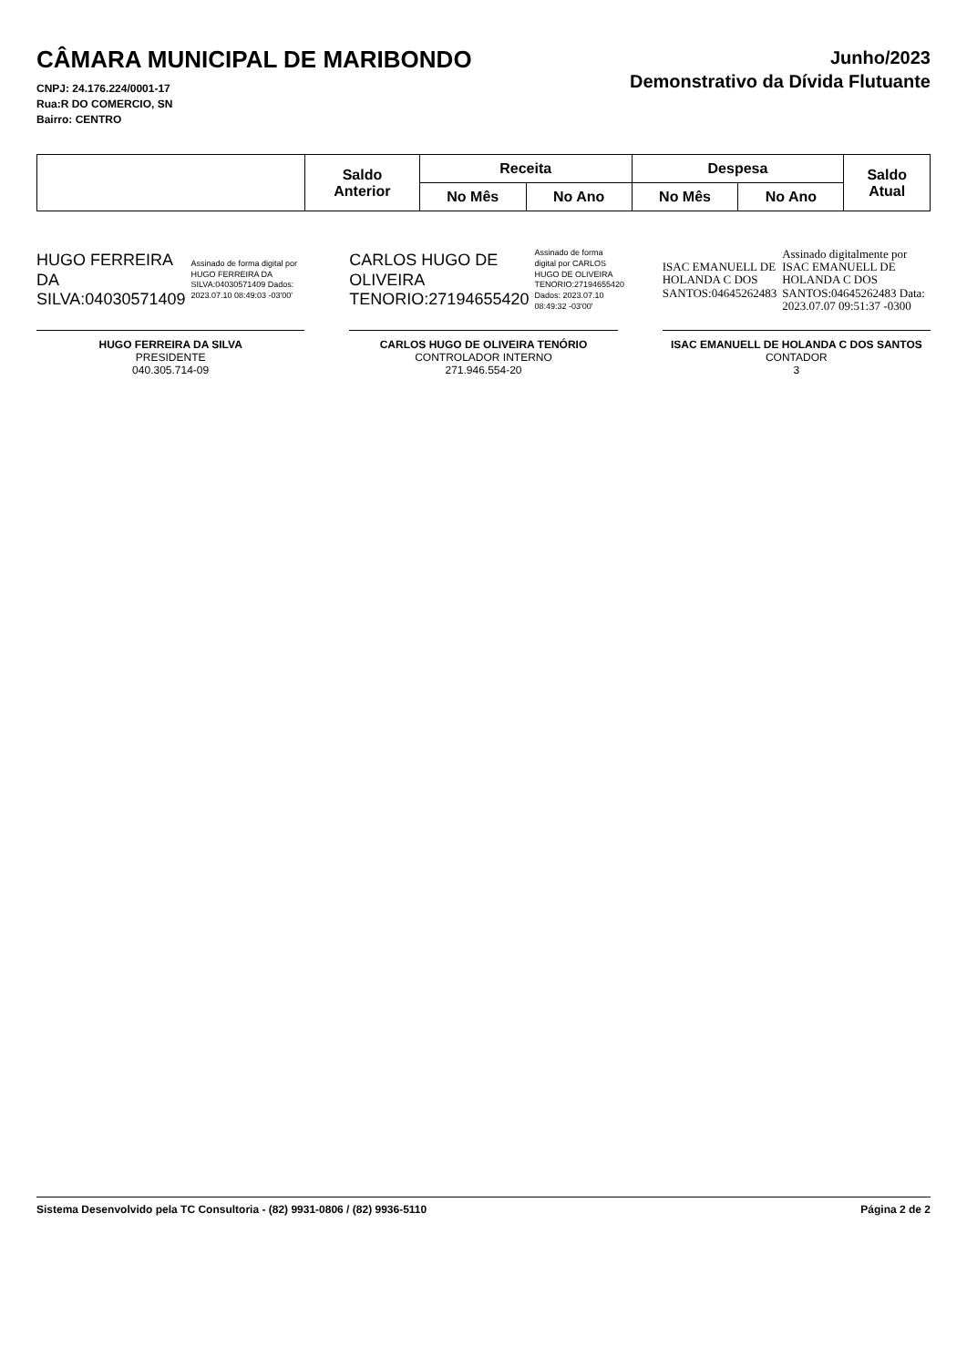CÂMARA MUNICIPAL DE MARIBONDO
CNPJ: 24.176.224/0001-17
Rua:R DO COMERCIO, SN
Bairro: CENTRO
Junho/2023
Demonstrativo da Dívida Flutuante
| | Saldo Anterior | Receita | | Despesa | | Saldo Atual |
| --- | --- | --- | --- | --- | --- | --- |
| | | No Mês | No Ano | No Mês | No Ano | |
HUGO FERREIRA DA SILVA:04030571409
Assinado de forma digital por HUGO FERREIRA DA SILVA:04030571409 Dados: 2023.07.10 08:49:03 -03'00'
HUGO FERREIRA DA SILVA
PRESIDENTE
040.305.714-09
CARLOS HUGO DE OLIVEIRA TENORIO:27194655420
Assinado de forma digital por CARLOS HUGO DE OLIVEIRA TENORIO:27194655420 Dados: 2023.07.10 08:49:32 -03'00'
CARLOS HUGO DE OLIVEIRA TENÓRIO
CONTROLADOR INTERNO
271.946.554-20
ISAC EMANUELL DE HOLANDA C DOS SANTOS:04645262483
Assinado digitalmente por ISAC EMANUELL DE HOLANDA C DOS SANTOS:04645262483 Data: 2023.07.07 09:51:37 -0300
ISAC EMANUELL DE HOLANDA C DOS SANTOS
CONTADOR
3
Sistema Desenvolvido pela TC Consultoria - (82) 9931-0806 / (82) 9936-5110 Página 2 de 2